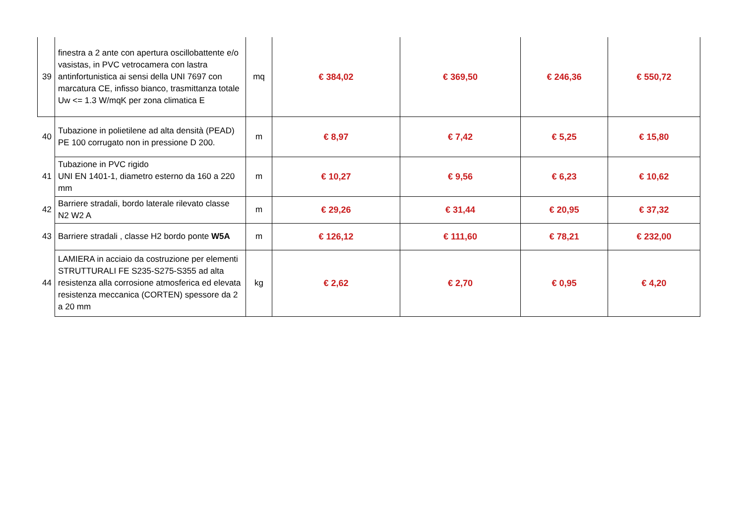| 39 | finestra a 2 ante con apertura oscillobattente e/o vasistas, in PVC vetrocamera con lastra antinfortunistica ai sensi della UNI 7697 con marcatura CE, infisso bianco, trasmittanza totale Uw <= 1.3 W/mqK per zona climatica E | mq | € 384,02 | € 369,50 | € 246,36 | € 550,72 |
| 40 | Tubazione in polietilene ad alta densità (PEAD) PE 100 corrugato non in pressione D 200. | m | € 8,97 | € 7,42 | € 5,25 | € 15,80 |
| 41 | Tubazione in PVC rigido UNI EN 1401-1, diametro esterno da 160 a 220 mm | m | € 10,27 | € 9,56 | € 6,23 | € 10,62 |
| 42 | Barriere stradali, bordo laterale rilevato classe N2 W2 A | m | € 29,26 | € 31,44 | € 20,95 | € 37,32 |
| 43 | Barriere stradali , classe H2 bordo ponte W5A | m | € 126,12 | € 111,60 | € 78,21 | € 232,00 |
| 44 | LAMIERA in acciaio da costruzione per elementi STRUTTURALI FE S235-S275-S355 ad alta resistenza alla corrosione atmosferica ed elevata resistenza meccanica (CORTEN) spessore da 2 a 20 mm | kg | € 2,62 | € 2,70 | € 0,95 | € 4,20 |